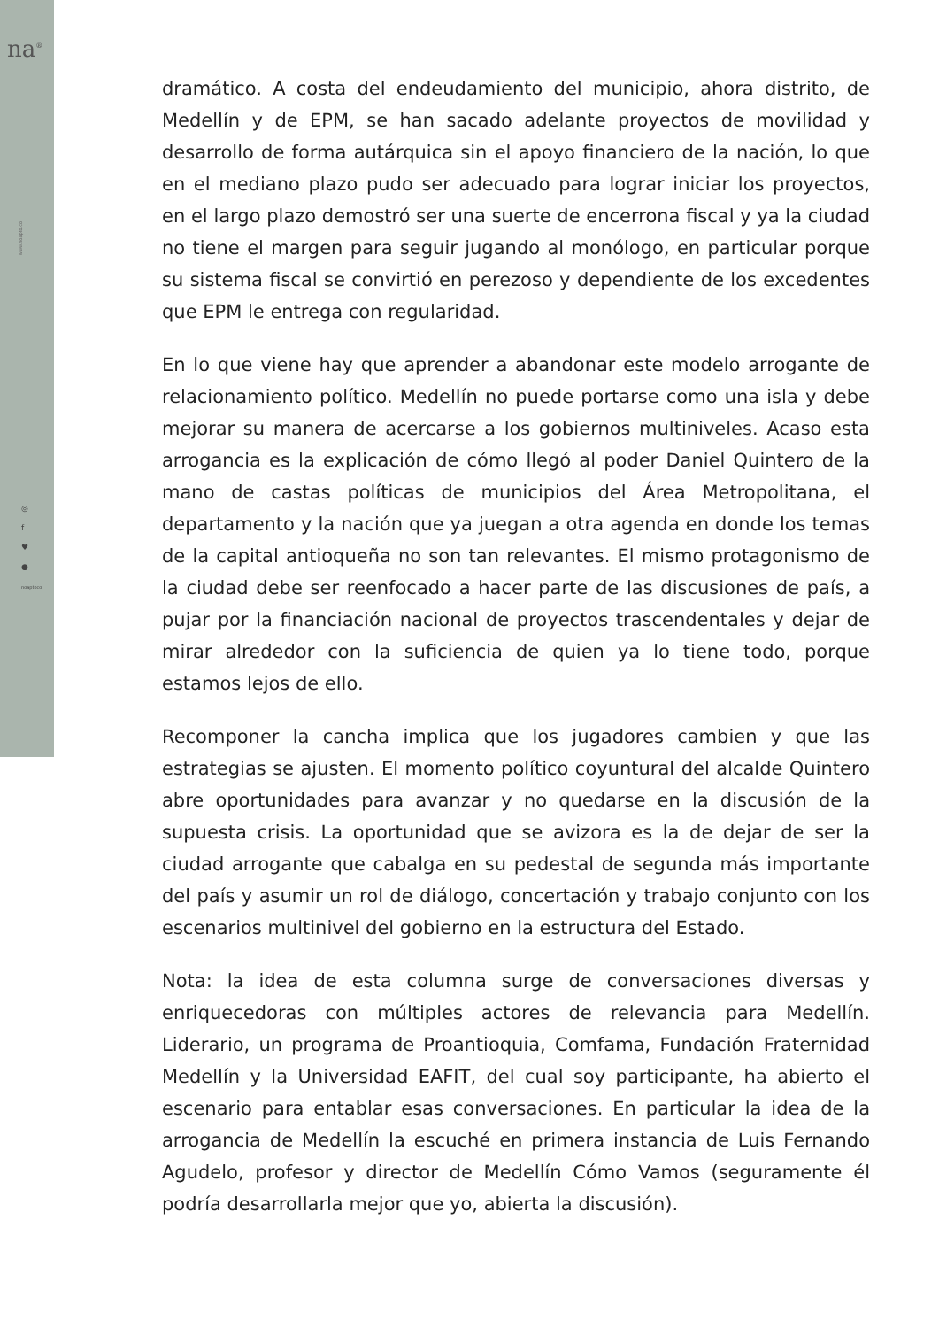na<sup>®</sup>
www.noapto.co
◎
f
♥
●
noaptoco
dramático. A costa del endeudamiento del municipio, ahora distrito, de Medellín y de EPM, se han sacado adelante proyectos de movilidad y desarrollo de forma autárquica sin el apoyo financiero de la nación, lo que en el mediano plazo pudo ser adecuado para lograr iniciar los proyectos, en el largo plazo demostró ser una suerte de encerrona fiscal y ya la ciudad no tiene el margen para seguir jugando al monólogo, en particular porque su sistema fiscal se convirtió en perezoso y dependiente de los excedentes que EPM le entrega con regularidad.
En lo que viene hay que aprender a abandonar este modelo arrogante de relacionamiento político. Medellín no puede portarse como una isla y debe mejorar su manera de acercarse a los gobiernos multiniveles. Acaso esta arrogancia es la explicación de cómo llegó al poder Daniel Quintero de la mano de castas políticas de municipios del Área Metropolitana, el departamento y la nación que ya juegan a otra agenda en donde los temas de la capital antioqueña no son tan relevantes. El mismo protagonismo de la ciudad debe ser reenfocado a hacer parte de las discusiones de país, a pujar por la financiación nacional de proyectos trascendentales y dejar de mirar alrededor con la suficiencia de quien ya lo tiene todo, porque estamos lejos de ello.
Recomponer la cancha implica que los jugadores cambien y que las estrategias se ajusten. El momento político coyuntural del alcalde Quintero abre oportunidades para avanzar y no quedarse en la discusión de la supuesta crisis. La oportunidad que se avizora es la de dejar de ser la ciudad arrogante que cabalga en su pedestal de segunda más importante del país y asumir un rol de diálogo, concertación y trabajo conjunto con los escenarios multinivel del gobierno en la estructura del Estado.
Nota: la idea de esta columna surge de conversaciones diversas y enriquecedoras con múltiples actores de relevancia para Medellín. Liderario, un programa de Proantioquia, Comfama, Fundación Fraternidad Medellín y la Universidad EAFIT, del cual soy participante, ha abierto el escenario para entablar esas conversaciones. En particular la idea de la arrogancia de Medellín la escuché en primera instancia de Luis Fernando Agudelo, profesor y director de Medellín Cómo Vamos (seguramente él podría desarrollarla mejor que yo, abierta la discusión).